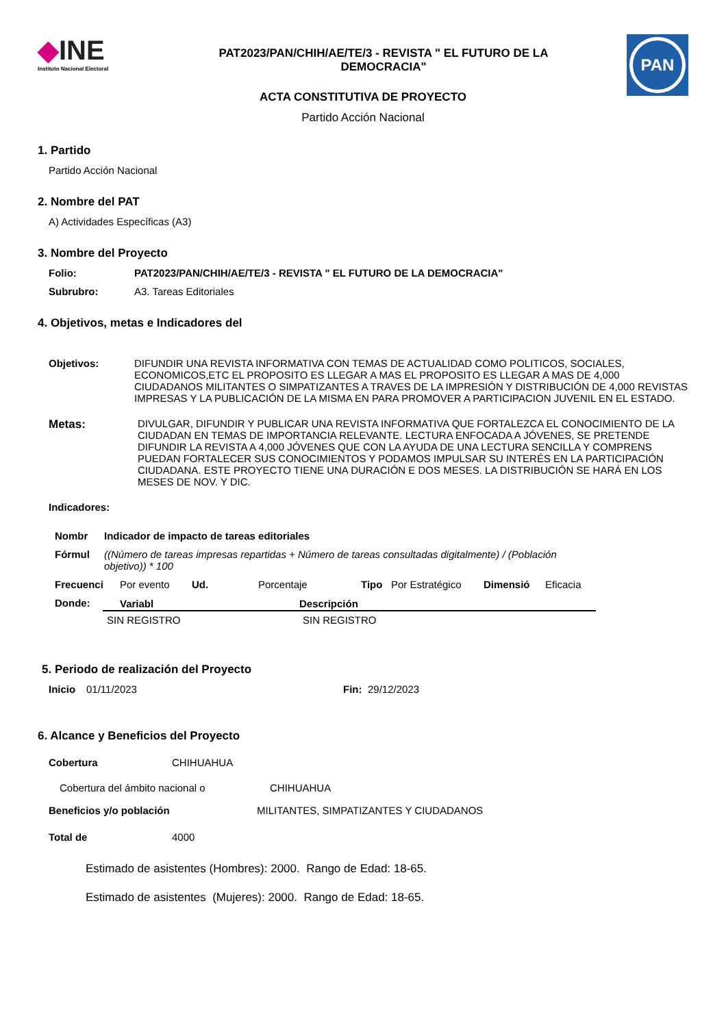◆INE
Instituto Nacional Electoral
PAT2023/PAN/CHIH/AE/TE/3 - REVISTA " EL FUTURO DE LA
DEMOCRACIA"
PAN
ACTA CONSTITUTIVA DE PROYECTO
Partido Acción Nacional
1. Partido
Partido Acción Nacional
2. Nombre del PAT
A) Actividades Específicas (A3)
3. Nombre del Proyecto
Folio: PAT2023/PAN/CHIH/AE/TE/3 - REVISTA " EL FUTURO DE LA DEMOCRACIA"
Subrubro: A3. Tareas Editoriales
4. Objetivos, metas e Indicadores del
Objetivos: DIFUNDIR UNA REVISTA INFORMATIVA CON TEMAS DE ACTUALIDAD COMO POLITICOS, SOCIALES, ECONOMICOS,ETC EL PROPOSITO ES LLEGAR A MAS EL PROPOSITO ES LLEGAR A MAS DE 4,000 CIUDADANOS MILITANTES O SIMPATIZANTES A TRAVES DE LA IMPRESIÓN Y DISTRIBUCIÓN DE 4,000 REVISTAS IMPRESAS Y LA PUBLICACIÓN DE LA MISMA EN PARA PROMOVER A PARTICIPACION JUVENIL EN EL ESTADO.
Metas: DIVULGAR, DIFUNDIR Y PUBLICAR UNA REVISTA INFORMATIVA QUE FORTALEZCA EL CONOCIMIENTO DE LA CIUDADAN EN TEMAS DE IMPORTANCIA RELEVANTE. LECTURA ENFOCADA A JÓVENES, SE PRETENDE DIFUNDIR LA REVISTA A 4,000 JÓVENES QUE CON LA AYUDA DE UNA LECTURA SENCILLA Y COMPRENS PUEDAN FORTALECER SUS CONOCIMIENTOS Y PODAMOS IMPULSAR SU INTERÉS EN LA PARTICIPACIÓN CIUDADANA. ESTE PROYECTO TIENE UNA DURACIÓN E DOS MESES. LA DISTRIBUCIÓN SE HARÁ EN LOS MESES DE NOV. Y DIC.
Indicadores:
Nombr Indicador de impacto de tareas editoriales
Fórmul ((Número de tareas impresas repartidas + Número de tareas consultadas digitalmente) / (Población objetivo)) * 100
Frecuenci Por evento Ud. Porcentaje Tipo Por Estratégico Dimensió Eficacia
Donde:
| Variabl | Descripción |
| --- | --- |
| SIN REGISTRO | SIN REGISTRO |
5. Periodo de realización del Proyecto
Inicio 01/11/2023 Fin: 29/12/2023
6. Alcance y Beneficios del Proyecto
Cobertura CHIHUAHUA
Cobertura del ámbito nacional o CHIHUAHUA
Beneficios y/o población MILITANTES, SIMPATIZANTES Y CIUDADANOS
Total de 4000
Estimado de asistentes (Hombres): 2000. Rango de Edad: 18-65.
Estimado de asistentes (Mujeres): 2000. Rango de Edad: 18-65.